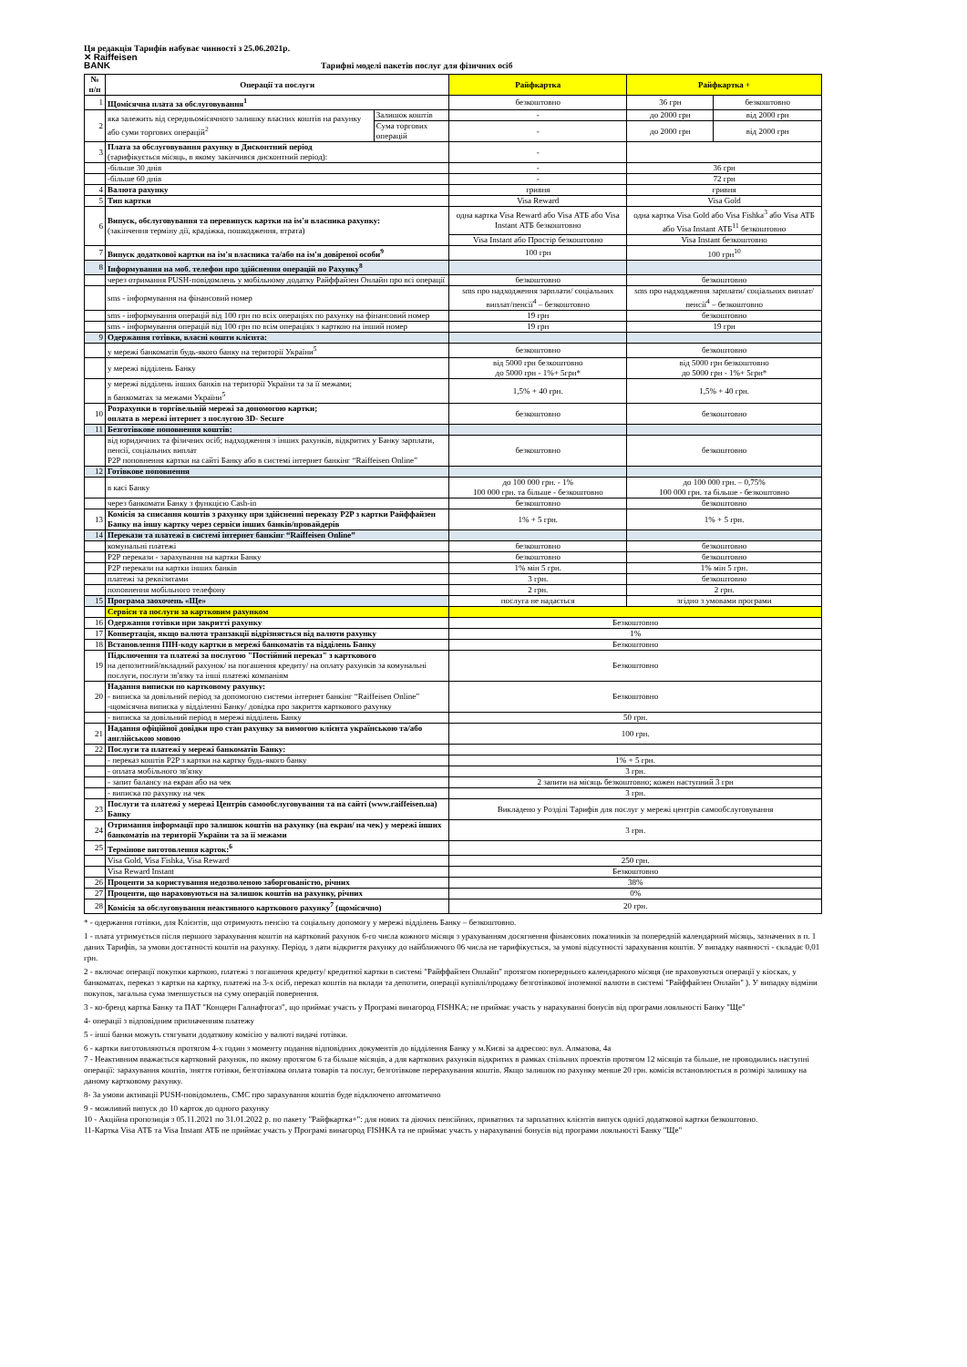Ця редакція Тарифів набуває чинності з 25.06.2021р.
✕ Raiffeisen
BANK Тарифні моделі пакетів послуг для фізичних осіб
| № п/п | Операції та послуги | | Райфкартка | Райфкартка + | |
| --- | --- | --- | --- | --- | --- |
| 1 | Щомісячна плата за обслуговування<sup>1</sup> | | безкоштовно | 36 грн | безкоштовно |
| 2 | яка залежить від середньомісячного залишку власних коштів на рахунку або суми торгових операцій<sup>2</sup> | Залишок коштів | - | до 2000 грн | від 2000 грн |
| | | Сума торгових операцій | - | до 2000 грн | від 2000 грн |
| 3 | Плата за обслуговування рахунку в Дисконтний період (тарифікується місяць, в якому закінчився дисконтний період): | | - | | |
| | -більше 30 днів | | - | 36 грн | |
| | -більше 60 днів | | - | 72 грн | |
| 4 | Валюта рахунку | | гривня | гривня | |
| 5 | Тип картки | | Visa Reward | Visa Gold | |
| 6 | Випуск, обслуговування та перевипуск картки на ім'я власника рахунку: (закінчення терміну дії, крадіжка, пошкодження, втрата) | | одна картка Visa Reward або Visa АТБ або Visa Instant АТБ безкоштовно | одна картка Visa Gold або Visa Fishka<sup>3</sup> або Visa АТБ або Visa Instant АТБ<sup>11</sup> безкоштовно | |
| | | | Visa Instant або Простір безкоштовно | Visa Instant безкоштовно | |
| 7 | Випуск додаткової картки на ім'я власника та/або на ім'я довіреної особи<sup>9</sup> | | 100 грн | 100 грн<sup>10</sup> | |
| 8 | Інформування на моб. телефон про здійснення операцій по Рахунку<sup>8</sup> | | | | |
| | через отримання PUSH-повідомлень у мобільному додатку Райффайзен Онлайн про всі операції | | безкоштовно | безкоштовно | |
| | sms - інформування на фінансовий номер | | sms про надходження зарплати/ соціальних виплат/пенсії<sup>4</sup> – безкоштовно | sms про надходження зарплати/ соціальних виплат/пенсії<sup>4</sup> – безкоштовно | |
| | sms - інформування операцій від 100 грн по всіх операціях по рахунку на фінансовий номер | | 19 грн | безкоштовно | |
| | sms - інформування операцій від 100 грн по всім операціях з карткою на інший номер | | 19 грн | 19 грн | |
| 9 | Одержання готівки, власні кошти клієнта: | | | | |
| | у мережі банкоматів будь-якого банку на території України<sup>5</sup> | | безкоштовно | безкоштовно | |
| | у мережі відділень Банку | | від 5000 грн безкоштовно до 5000 грн - 1%+ 5грн* | від 5000 грн безкоштовно до 5000 грн - 1%+ 5грн* | |
| | у мережі відділень інших банків на території України та за її межами; в банкоматах за межами України<sup>5</sup> | | 1,5% + 40 грн. | 1,5% + 40 грн. | |
| 10 | Розрахунки в торгівельній мережі за допомогою картки; оплата в мережі інтернет з послугою 3D- Secure | | безкоштовно | безкоштовно | |
| 11 | Безготівкове поповнення коштів: | | | | |
| | від юридичних та фізичних осіб; надходження з інших рахунків, відкритих у Банку зарплати, пенсії, соціальних виплат P2P поповнення картки на сайті Банку або в системі інтернет банкінг “Raiffeisen Online” | | безкоштовно | безкоштовно | |
| 12 | Готівкове поповнення | | | | |
| | в касі Банку | | до 100 000 грн. - 1% 100 000 грн. та більше - безкоштовно | до 100 000 грн. – 0,75% 100 000 грн. та більше - безкоштовно | |
| | через банкомати Банку з функцією Cash-in | | безкоштовно | безкоштовно | |
| 13 | Комісія за списання коштів з рахунку при здійсненні переказу P2P з картки Райффайзен Банку на іншу картку через сервіси інших банків/провайдерів | | 1% + 5 грн. | 1% + 5 грн. | |
| 14 | Перекази та платежі в системі інтернет банкінг “Raiffeisen Online” | | | | |
| | комунальні платежі | | безкоштовно | безкоштовно | |
| | P2P перекази - зарахування на картки Банку | | безкоштовно | безкоштовно | |
| | P2P перекази на картки інших банків | | 1% мін 5 грн. | 1% мін 5 грн. | |
| | платежі за реквізитами | | 3 грн. | безкоштовно | |
| | поповнення мобільного телефону | | 2 грн. | 2 грн. | |
| 15 | Програма заохочень «Ще» | | послуга не надається | згідно з умовами програми | |
| | Сервіси та послуги за картковим рахунком | | | | |
| 16 | Одержання готівки при закритті рахунку | | Безкоштовно | | |
| 17 | Конвертація, якщо валюта транзакції відрізняється від валюти рахунку | | 1% | | |
| 18 | Встановлення ПІН-коду картки в мережі банкоматів та відділень Банку | | Безкоштовно | | |
| 19 | Підключення та платежі за послугою "Постійний переказ" з карткового на депозитний/вкладний рахунок/ на погашення кредиту/ на оплату рахунків за комунальні послуги, послуги зв'язку та інші платежі компаніям | | Безкоштовно | | |
| 20 | Надання виписки по картковому рахунку: - виписка за довільний період за допомогою системи інтернет банкінг “Raiffeisen Online” -щомісячна виписка у відділенні Банку/ довідка про закриття карткового рахунку | | Безкоштовно | | |
| | - виписка за довільний період в мережі відділень Банку | | 50 грн. | | |
| 21 | Надання офіційної довідки про стан рахунку за вимогою клієнта українською та/або англійською мовою | | 100 грн. | | |
| 22 | Послуги та платежі у мережі банкоматів Банку: | | | | |
| | - переказ коштів P2P з картки на картку будь-якого банку | | 1% + 5 грн. | | |
| | - оплата мобільного зв'язку | | 3 грн. | | |
| | - запит балансу на екран або на чек | | 2 запити на місяць безкоштовно; кожен наступний 3 грн | | |
| | - виписка по рахунку на чек | | 3 грн. | | |
| 23 | Послуги та платежі у мережі Центрів самообслуговування та на сайті (www.raiffeisen.ua) Банку | | Викладено у Розділі Тарифів для послуг у мережі центрів самообслуговування | | |
| 24 | Отримання інформації про залишок коштів на рахунку (на екран/ на чек) у мережі інших банкоматів на території України та за її межами | | 3 грн. | | |
| 25 | Термінове виготовлення карток:<sup>6</sup> | | | | |
| | Visa Gold, Visa Fishka, Visa Reward | | 250 грн. | | |
| | Visa Reward Instant | | Безкоштовно | | |
| 26 | Проценти за користування недозволеною заборгованістю, річних | | 38% | | |
| 27 | Проценти, що нараховуються на залишок коштів на рахунку, річних | | 0% | | |
| 28 | Комісія за обслуговування неактивного карткового рахунку<sup>7</sup> (щомісячно) | | 20 грн. | | |
* - одержання готівки, для Клієнтів, що отримують пенсію та соціальну допомогу у мережі відділень Банку – безкоштовно.
1 - плата утримується після першого зарахування коштів на картковий рахунок 6-го числа кожного місяця з урахуванням досягнення фінансових показників за попередній календарний місяць, зазначених в п. 1 даних Тарифів, за умови достатності коштів на рахунку. Період, з дати відкриття рахунку до найближчого 06 числа не тарифікується, за умові відсутності зарахування коштів. У випадку наявності - складає 0,01 грн.
2 - включає операції покупки карткою, платежі з погашення кредиту/ кредитної картки в системі "Райффайзен Онлайн" протягом попереднього календарного місяця (не враховуються операції у кіосках, у банкоматах, переказ з картки на картку, платежі на 3-х осіб, переказ коштів на вклади та депозити, операції купівлі/продажу безготівкової іноземної валюти в системі "Райффайзен Онлайн" ). У випадку відміни покупок, загальна сума зменшується на суму операцій повернення.
3 - ко-бренд картка Банку та ПАТ "Концерн Галнафтогаз", що приймає участь у Програмі винагород FISHKA; не приймає участь у нарахуванні бонусів від програми лояльності Банку "Ще"
4- операції з відповідним призначенням платежу
5 - інші банки можуть стягувати додаткову комісію у валюті видачі готівки.
6 - картки виготовляються протягом 4-х годин з моменту подання відповідних документів до відділення Банку у м.Києві за адресою: вул. Алмазова, 4а
7 - Неактивним вважається картковий рахунок, по якому протягом 6 та більше місяців, а для карткових рахунків відкритих в рамках спільних проектів протягом 12 місяців та більше, не проводились наступні операції: зарахування коштів, зняття готівки, безготівкова оплата товарів та послуг, безготівкове перерахування коштів. Якщо залишок по рахунку менше 20 грн. комісія встановлюється в розмірі залишку на даному картковому рахунку.
8- За умови активації PUSH-повідомлень, СМС про зарахування коштів буде відключено автоматично
9 - можливий випуск до 10 карток до одного рахунку
10 - Акційна пропозиція з 05.11.2021 по 31.01.2022 р. по пакету "Райфкартка+": для нових та діючих пенсійних, приватних та зарплатних клієнтів випуск однієї додаткової картки безкоштовно.
11-Картка Visa АТБ та Visa Instant АТБ не приймає участь у Програмі винагород FISHKA та не приймає участь у нарахуванні бонусів від програми лояльності Банку "Ще"